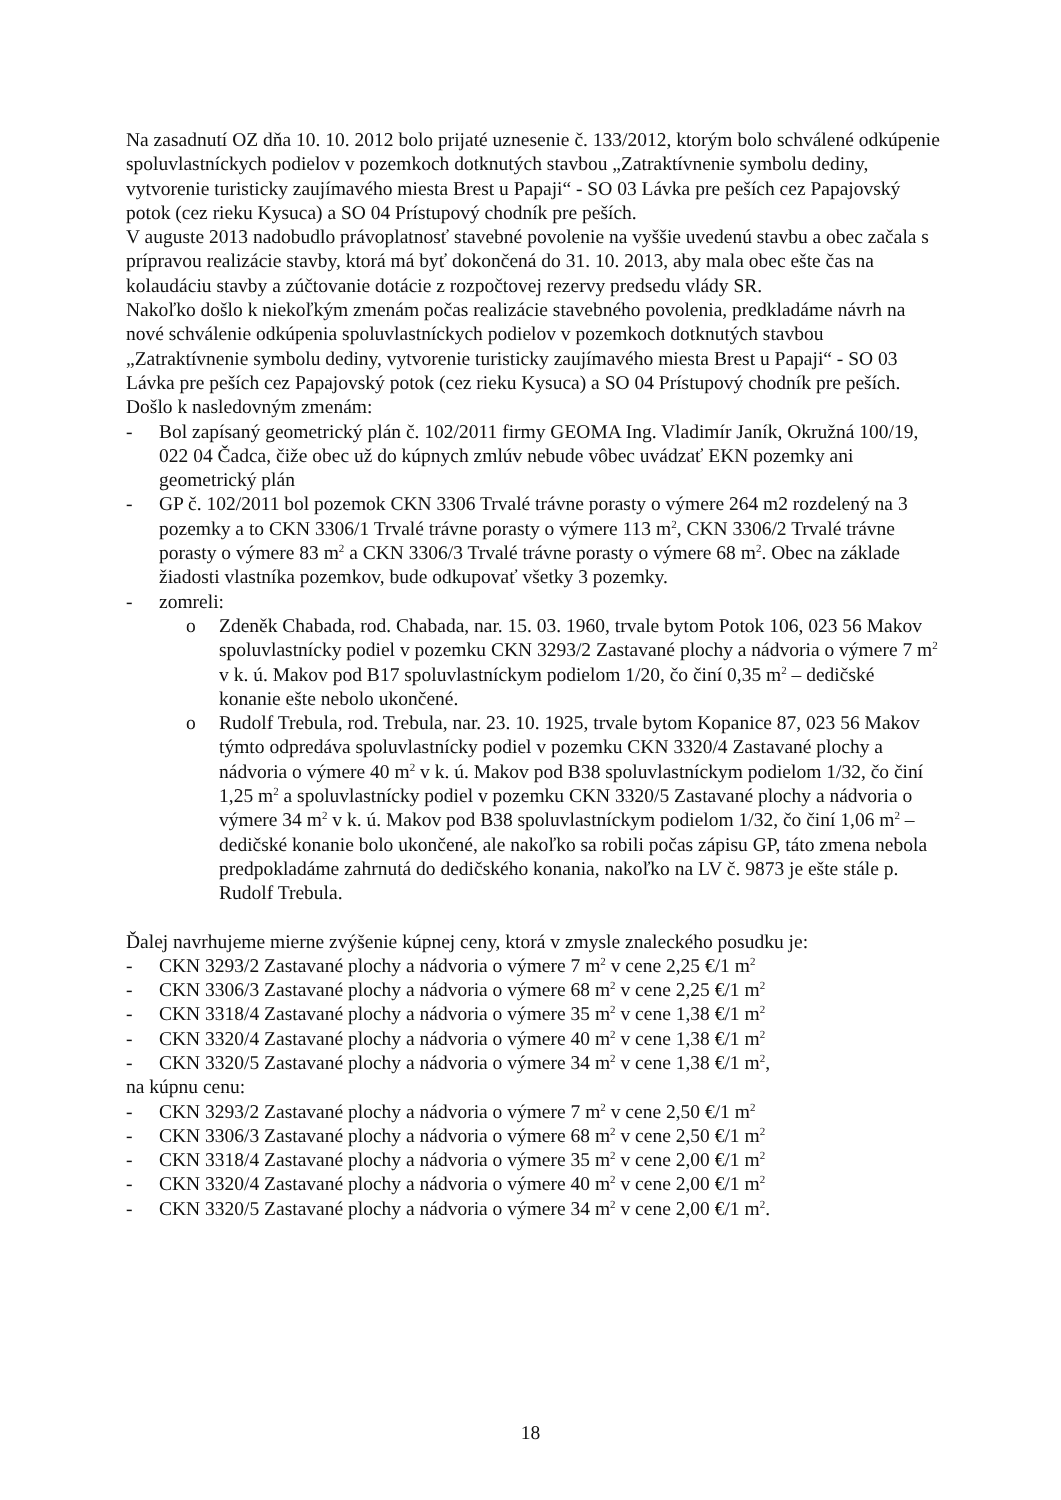Na zasadnutí OZ dňa 10. 10. 2012 bolo prijaté uznesenie č. 133/2012, ktorým bolo schválené odkúpenie spoluvlastníckych podielov v pozemkoch dotknutých stavbou „Zatraktívnenie symbolu dediny, vytvorenie turisticky zaujímavého miesta Brest u Papaji“ - SO 03 Lávka pre peších cez Papajovský potok (cez rieku Kysuca) a SO 04 Prístupový chodník pre peších.
V auguste 2013 nadobudlo právoplatnosť stavebné povolenie na vyššie uvedenú stavbu a obec začala s prípravou realizácie stavby, ktorá má byť dokončená do 31. 10. 2013, aby mala obec ešte čas na kolaudáciu stavby a zúčtovanie dotácie z rozpočtovej rezervy predsedu vlády SR.
Nakoľko došlo k niekoľkým zmenám počas realizácie stavebného povolenia, predkladáme návrh na nové schválenie odkúpenia spoluvlastníckych podielov v pozemkoch dotknutých stavbou „Zatraktívnenie symbolu dediny, vytvorenie turisticky zaujímavého miesta Brest u Papaji“ - SO 03 Lávka pre peších cez Papajovský potok (cez rieku Kysuca) a SO 04 Prístupový chodník pre peších.
Došlo k nasledovným zmenám:
- Bol zapísaný geometrický plán č. 102/2011 firmy GEOMA Ing. Vladimír Janík, Okružná 100/19, 022 04 Čadca, čiže obec už do kúpnych zmlúv nebude vôbec uvádzať EKN pozemky ani geometrický plán
- GP č. 102/2011 bol pozemok CKN 3306 Trvalé trávne porasty o výmere 264 m2 rozdelený na 3 pozemky a to CKN 3306/1 Trvalé trávne porasty o výmere 113 m<sup>2</sup>, CKN 3306/2 Trvalé trávne porasty o výmere 83 m<sup>2</sup> a CKN 3306/3 Trvalé trávne porasty o výmere 68 m<sup>2</sup>. Obec na základe žiadosti vlastníka pozemkov, bude odkupovať všetky 3 pozemky.
- zomreli:
o Zdeněk Chabada, rod. Chabada, nar. 15. 03. 1960, trvale bytom Potok 106, 023 56 Makov spoluvlastnícky podiel v pozemku CKN 3293/2 Zastavané plochy a nádvoria o výmere 7 m<sup>2</sup> v k. ú. Makov pod B17 spoluvlastníckym podielom 1/20, čo činí 0,35 m<sup>2</sup> – dedičské konanie ešte nebolo ukončené.
o Rudolf Trebula, rod. Trebula, nar. 23. 10. 1925, trvale bytom Kopanice 87, 023 56 Makov týmto odpredáva spoluvlastnícky podiel v pozemku CKN 3320/4 Zastavané plochy a nádvoria o výmere 40 m<sup>2</sup> v k. ú. Makov pod B38 spoluvlastníckym podielom 1/32, čo činí 1,25 m<sup>2</sup> a spoluvlastnícky podiel v pozemku CKN 3320/5 Zastavané plochy a nádvoria o výmere 34 m<sup>2</sup> v k. ú. Makov pod B38 spoluvlastníckym podielom 1/32, čo činí 1,06 m<sup>2</sup> – dedičské konanie bolo ukončené, ale nakoľko sa robili počas zápisu GP, táto zmena nebola predpokladáme zahrnutá do dedičského konania, nakoľko na LV č. 9873 je ešte stále p. Rudolf Trebula.
Ďalej navrhujeme mierne zvýšenie kúpnej ceny, ktorá v zmysle znaleckého posudku je:
- CKN 3293/2 Zastavané plochy a nádvoria o výmere 7 m<sup>2</sup> v cene 2,25 €/1 m<sup>2</sup>
- CKN 3306/3 Zastavané plochy a nádvoria o výmere 68 m<sup>2</sup> v cene 2,25 €/1 m<sup>2</sup>
- CKN 3318/4 Zastavané plochy a nádvoria o výmere 35 m<sup>2</sup> v cene 1,38 €/1 m<sup>2</sup>
- CKN 3320/4 Zastavané plochy a nádvoria o výmere 40 m<sup>2</sup> v cene 1,38 €/1 m<sup>2</sup>
- CKN 3320/5 Zastavané plochy a nádvoria o výmere 34 m<sup>2</sup> v cene 1,38 €/1 m<sup>2</sup>,
na kúpnu cenu:
- CKN 3293/2 Zastavané plochy a nádvoria o výmere 7 m<sup>2</sup> v cene 2,50 €/1 m<sup>2</sup>
- CKN 3306/3 Zastavané plochy a nádvoria o výmere 68 m<sup>2</sup> v cene 2,50 €/1 m<sup>2</sup>
- CKN 3318/4 Zastavané plochy a nádvoria o výmere 35 m<sup>2</sup> v cene 2,00 €/1 m<sup>2</sup>
- CKN 3320/4 Zastavané plochy a nádvoria o výmere 40 m<sup>2</sup> v cene 2,00 €/1 m<sup>2</sup>
- CKN 3320/5 Zastavané plochy a nádvoria o výmere 34 m<sup>2</sup> v cene 2,00 €/1 m<sup>2</sup>.
18